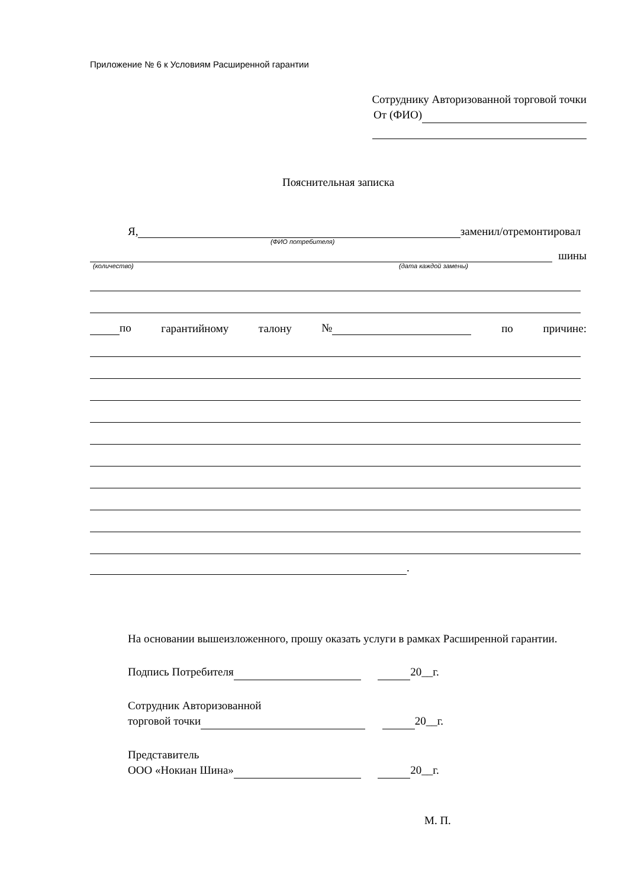Приложение № 6 к Условиям Расширенной гарантии
Сотруднику Авторизованной торговой точки
От (ФИО)
Пояснительная записка
Я, заменил/отремонтировал
(ФИО потребителя)
шины
(количество) (дата каждой замены)
по гарантийному талону № по причине:
.
На основании вышеизложенного, прошу оказать услуги в рамках Расширенной гарантии.
Подпись Потребителя 20__г.
Сотрудник Авторизованной
торговой точки 20__г.
Представитель
ООО «Нокиан Шина» 20__г.
М. П.